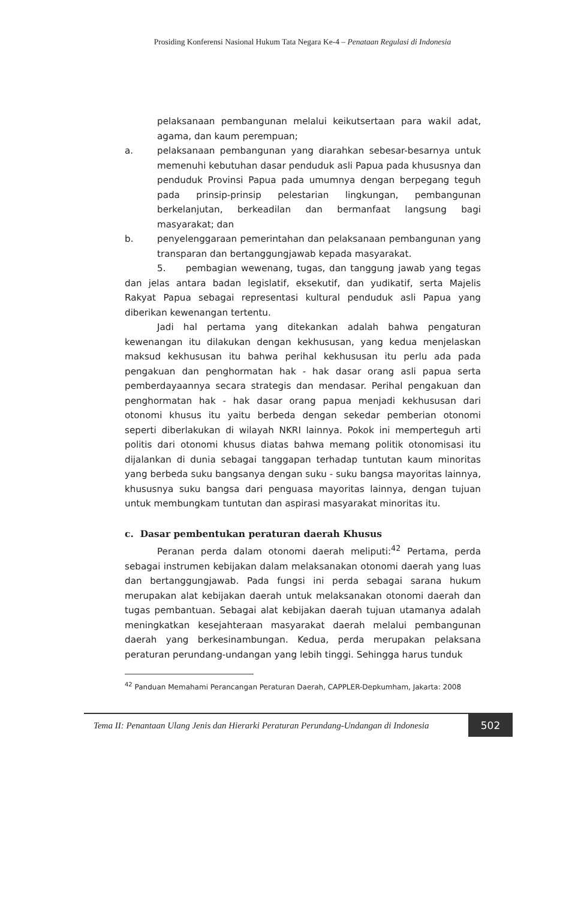Prosiding Konferensi Nasional Hukum Tata Negara Ke-4 – Penataan Regulasi di Indonesia
pelaksanaan pembangunan melalui keikutsertaan para wakil adat, agama, dan kaum perempuan;
a. pelaksanaan pembangunan yang diarahkan sebesar-besarnya untuk memenuhi kebutuhan dasar penduduk asli Papua pada khususnya dan penduduk Provinsi Papua pada umumnya dengan berpegang teguh pada prinsip-prinsip pelestarian lingkungan, pembangunan berkelanjutan, berkeadilan dan bermanfaat langsung bagi masyarakat; dan
b. penyelenggaraan pemerintahan dan pelaksanaan pembangunan yang transparan dan bertanggungjawab kepada masyarakat.
5. pembagian wewenang, tugas, dan tanggung jawab yang tegas dan jelas antara badan legislatif, eksekutif, dan yudikatif, serta Majelis Rakyat Papua sebagai representasi kultural penduduk asli Papua yang diberikan kewenangan tertentu.
Jadi hal pertama yang ditekankan adalah bahwa pengaturan kewenangan itu dilakukan dengan kekhususan, yang kedua menjelaskan maksud kekhususan itu bahwa perihal kekhususan itu perlu ada pada pengakuan dan penghormatan hak - hak dasar orang asli papua serta pemberdayaannya secara strategis dan mendasar. Perihal pengakuan dan penghormatan hak - hak dasar orang papua menjadi kekhususan dari otonomi khusus itu yaitu berbeda dengan sekedar pemberian otonomi seperti diberlakukan di wilayah NKRI lainnya. Pokok ini memperteguh arti politis dari otonomi khusus diatas bahwa memang politik otonomisasi itu dijalankan di dunia sebagai tanggapan terhadap tuntutan kaum minoritas yang berbeda suku bangsanya dengan suku - suku bangsa mayoritas lainnya, khususnya suku bangsa dari penguasa mayoritas lainnya, dengan tujuan untuk membungkam tuntutan dan aspirasi masyarakat minoritas itu.
c. Dasar pembentukan peraturan daerah Khusus
Peranan perda dalam otonomi daerah meliputi:<sup>42</sup> Pertama, perda sebagai instrumen kebijakan dalam melaksanakan otonomi daerah yang luas dan bertanggungjawab. Pada fungsi ini perda sebagai sarana hukum merupakan alat kebijakan daerah untuk melaksanakan otonomi daerah dan tugas pembantuan. Sebagai alat kebijakan daerah tujuan utamanya adalah meningkatkan kesejahteraan masyarakat daerah melalui pembangunan daerah yang berkesinambungan. Kedua, perda merupakan pelaksana peraturan perundang-undangan yang lebih tinggi. Sehingga harus tunduk
<sup>42</sup> Panduan Memahami Perancangan Peraturan Daerah, CAPPLER-Depkumham, Jakarta: 2008
Tema II: Penantaan Ulang Jenis dan Hierarki Peraturan Perundang-Undangan di Indonesia 502